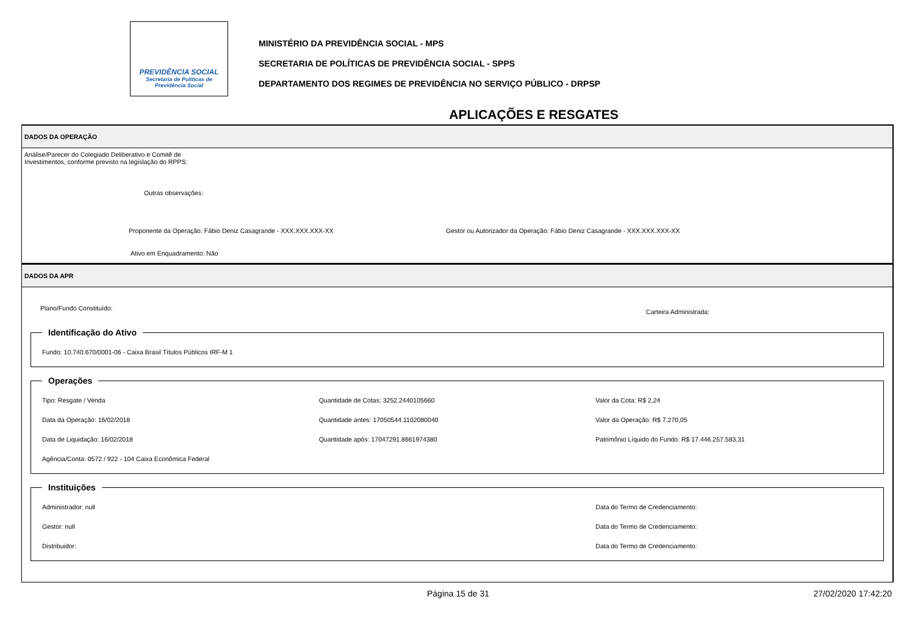PREVIDÊNCIA SOCIAL
Secretaria de Políticas de
Previdência Social
MINISTÉRIO DA PREVIDÊNCIA SOCIAL - MPS
SECRETARIA DE POLÍTICAS DE PREVIDÊNCIA SOCIAL - SPPS
DEPARTAMENTO DOS REGIMES DE PREVIDÊNCIA NO SERVIÇO PÚBLICO - DRPSP
APLICAÇÕES E RESGATES
DADOS DA OPERAÇÃO
Análise/Parecer do Colegiado Deliberativo e Comitê de
Investimentos, conforme previsto na legislação do RPPS:
Outras observações:
Proponente da Operação: Fábio Deniz Casagrande - XXX.XXX.XXX-XX Gestor ou Autorizador da Operação: Fábio Deniz Casagrande - XXX.XXX.XXX-XX
Ativo em Enquadramento: Não
DADOS DA APR
Plano/Fundo Constituído: Carteira Administrada:
Identificação do Ativo
Fundo: 10.740.670/0001-06 - Caixa Brasil Títulos Públicos IRF-M 1
Operações
Tipo: Resgate / Venda Quantidade de Cotas: 3252.2440105660 Valor da Cota: R$ 2,24 Data da Operação: 16/02/2018 Quantidade antes: 17050544.1102080040 Valor da Operação: R$ 7.270,05 Data de Liquidação: 16/02/2018 Quantidade após: 17047291.8661974380 Patrimônio Líquido do Fundo: R$ 17.446.257.583,31 Agência/Conta: 0572 / 922 - 104 Caixa Econômica Federal
Instituições
Administrador: null Data do Termo de Credenciamento: Gestor: null Data do Termo de Credenciamento: Distribuidor: Data do Termo de Credenciamento:
Página 15 de 31 27/02/2020 17:42:20